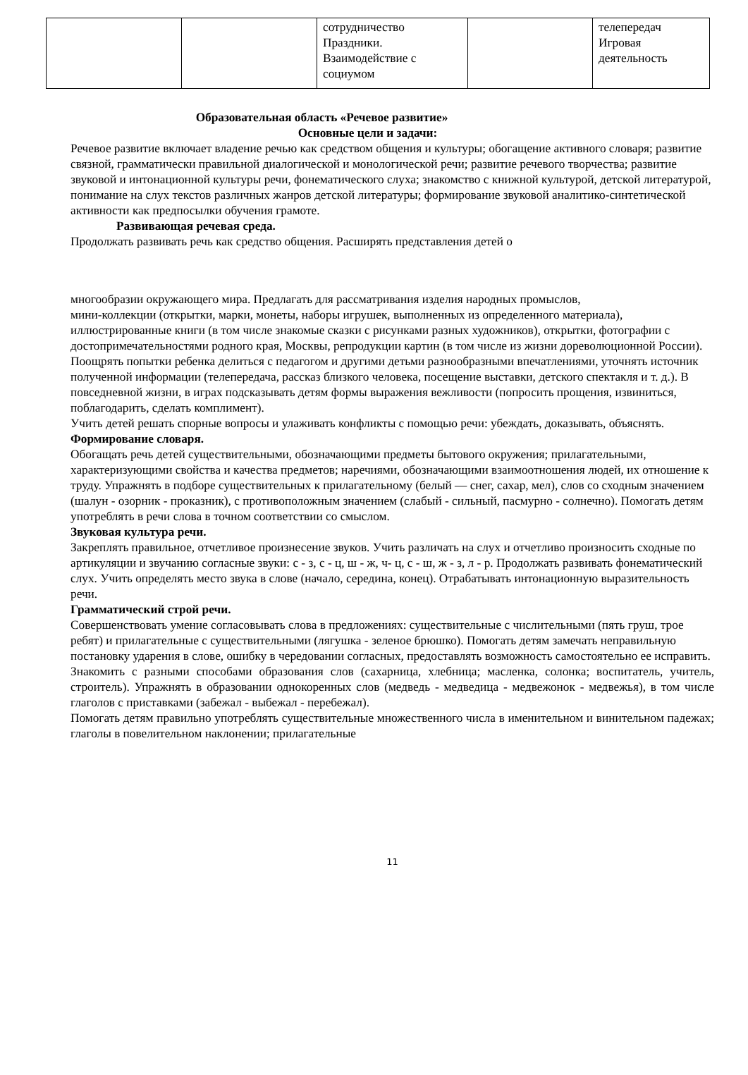| | | сотрудничество Праздники. Взаимодействие с социумом | | телепередач Игровая деятельность |
Образовательная область «Речевое развитие»
Основные цели и задачи:
Речевое развитие включает владение речью как средством общения и культуры; обогащение активного словаря; развитие связной, грамматически правильной диалогической и монологической речи; развитие речевого творчества; развитие звуковой и интонационной культуры речи, фонематического слуха; знакомство с книжной культурой, детской литературой, понимание на слух текстов различных жанров детской литературы; формирование звуковой аналитико-синтетической активности как предпосылки обучения грамоте.
Развивающая речевая среда.
Продолжать развивать речь как средство общения. Расширять представления детей о
многообразии окружающего мира. Предлагать для рассматривания изделия народных промыслов,
мини-коллекции (открытки, марки, монеты, наборы игрушек, выполненных из определенного материала), иллюстрированные книги (в том числе знакомые сказки с рисунками разных художников), открытки, фотографии с достопримечательностями родного края, Москвы, репродукции картин (в том числе из жизни дореволюционной России).
Поощрять попытки ребенка делиться с педагогом и другими детьми разнообразными впечатлениями, уточнять источник полученной информации (телепередача, рассказ близкого человека, посещение выставки, детского спектакля и т. д.). В повседневной жизни, в играх подсказывать детям формы выражения вежливости (попросить прощения, извиниться, поблагодарить, сделать комплимент).
Учить детей решать спорные вопросы и улаживать конфликты с помощью речи: убеждать, доказывать, объяснять.
Формирование словаря.
Обогащать речь детей существительными, обозначающими предметы бытового окружения; прилагательными, характеризующими свойства и качества предметов; наречиями, обозначающими взаимоотношения людей, их отношение к труду. Упражнять в подборе существительных к прилагательному (белый — снег, сахар, мел), слов со сходным значением (шалун - озорник - проказник), с противоположным значением (слабый - сильный, пасмурно - солнечно). Помогать детям употреблять в речи слова в точном соответствии со смыслом.
Звуковая культура речи.
Закреплять правильное, отчетливое произнесение звуков. Учить различать на слух и отчетливо произносить сходные по артикуляции и звучанию согласные звуки: с - з, с - ц, ш - ж, ч- ц, с - ш, ж - з, л - р. Продолжать развивать фонематический слух. Учить определять место звука в слове (начало, середина, конец). Отрабатывать интонационную выразительность речи.
Грамматический строй речи.
Совершенствовать умение согласовывать слова в предложениях: существительные с числительными (пять груш, трое ребят) и прилагательные с существительными (лягушка - зеленое брюшко). Помогать детям замечать неправильную постановку ударения в слове, ошибку в чередовании согласных, предоставлять возможность самостоятельно ее исправить.
Знакомить с разными способами образования слов (сахарница, хлебница; масленка, солонка; воспитатель, учитель, строитель). Упражнять в образовании однокоренных слов (медведь - медведица - медвежонок - медвежья), в том числе глаголов с приставками (забежал - выбежал - перебежал).
Помогать детям правильно употреблять существительные множественного числа в именительном и винительном падежах; глаголы в повелительном наклонении; прилагательные
11